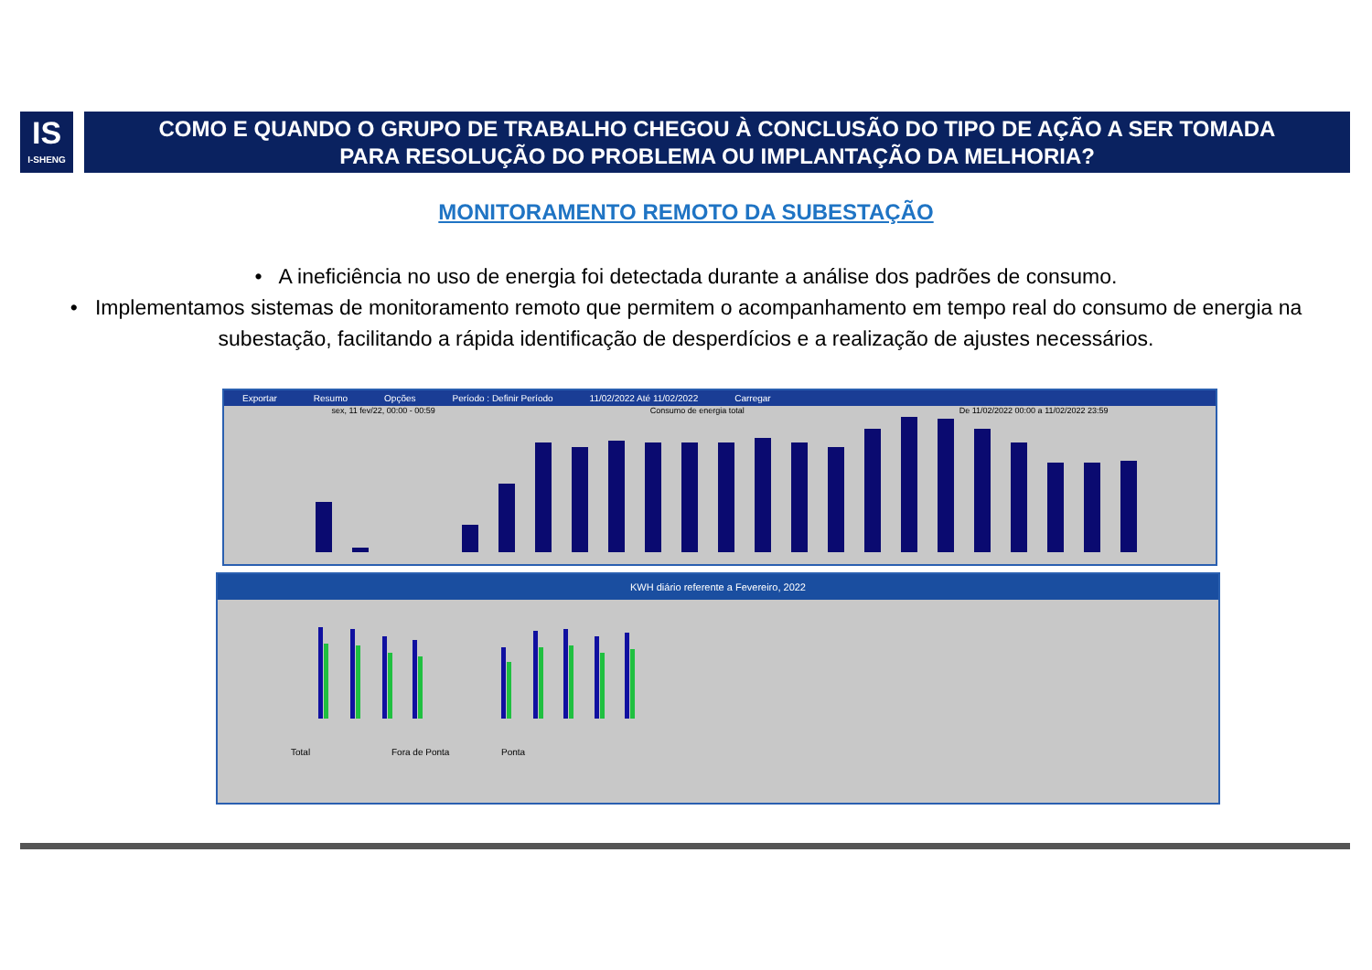IS
I-SHENG
COMO E QUANDO O GRUPO DE TRABALHO CHEGOU À CONCLUSÃO DO TIPO DE AÇÃO A SER TOMADA
PARA RESOLUÇÃO DO PROBLEMA OU IMPLANTAÇÃO DA MELHORIA?
MONITORAMENTO REMOTO DA SUBESTAÇÃO
• A ineficiência no uso de energia foi detectada durante a análise dos padrões de consumo.
• Implementamos sistemas de monitoramento remoto que permitem o acompanhamento em tempo real do consumo de energia na subestação, facilitando a rápida identificação de desperdícios e a realização de ajustes necessários.
Exportar Resumo Opções Período : Definir Período 11/02/2022 Até 11/02/2022 Carregar
sex, 11 fev/22, 00:00 - 00:59 Consumo de energia total De 11/02/2022 00:00 a 11/02/2022 23:59
KWH diário referente a Fevereiro, 2022
Total
Fora de Ponta
Ponta